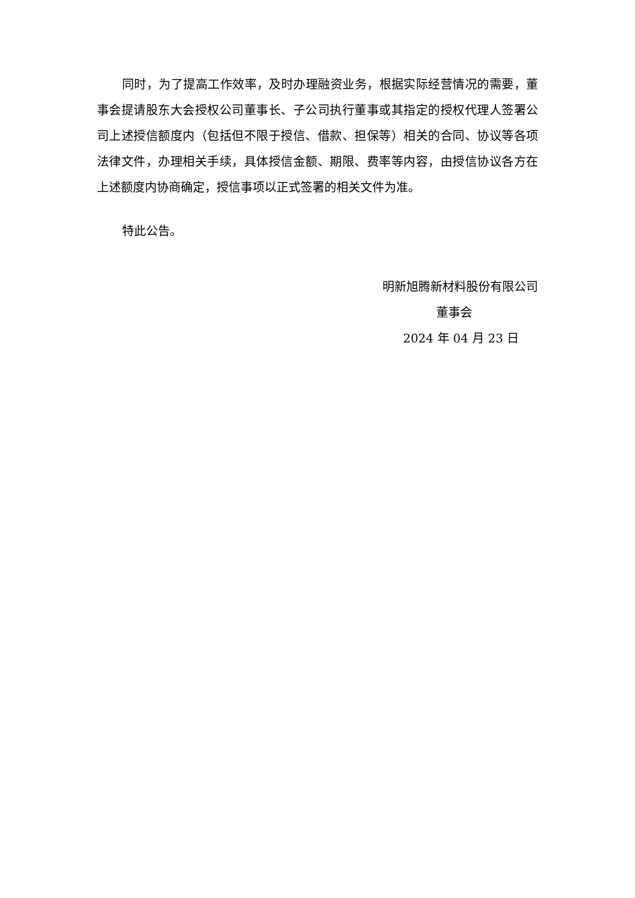同时，为了提高工作效率，及时办理融资业务，根据实际经营情况的需要，董事会提请股东大会授权公司董事长、子公司执行董事或其指定的授权代理人签署公司上述授信额度内（包括但不限于授信、借款、担保等）相关的合同、协议等各项法律文件，办理相关手续，具体授信金额、期限、费率等内容，由授信协议各方在上述额度内协商确定，授信事项以正式签署的相关文件为准。
特此公告。
明新旭腾新材料股份有限公司
董事会
2024 年 04 月 23 日